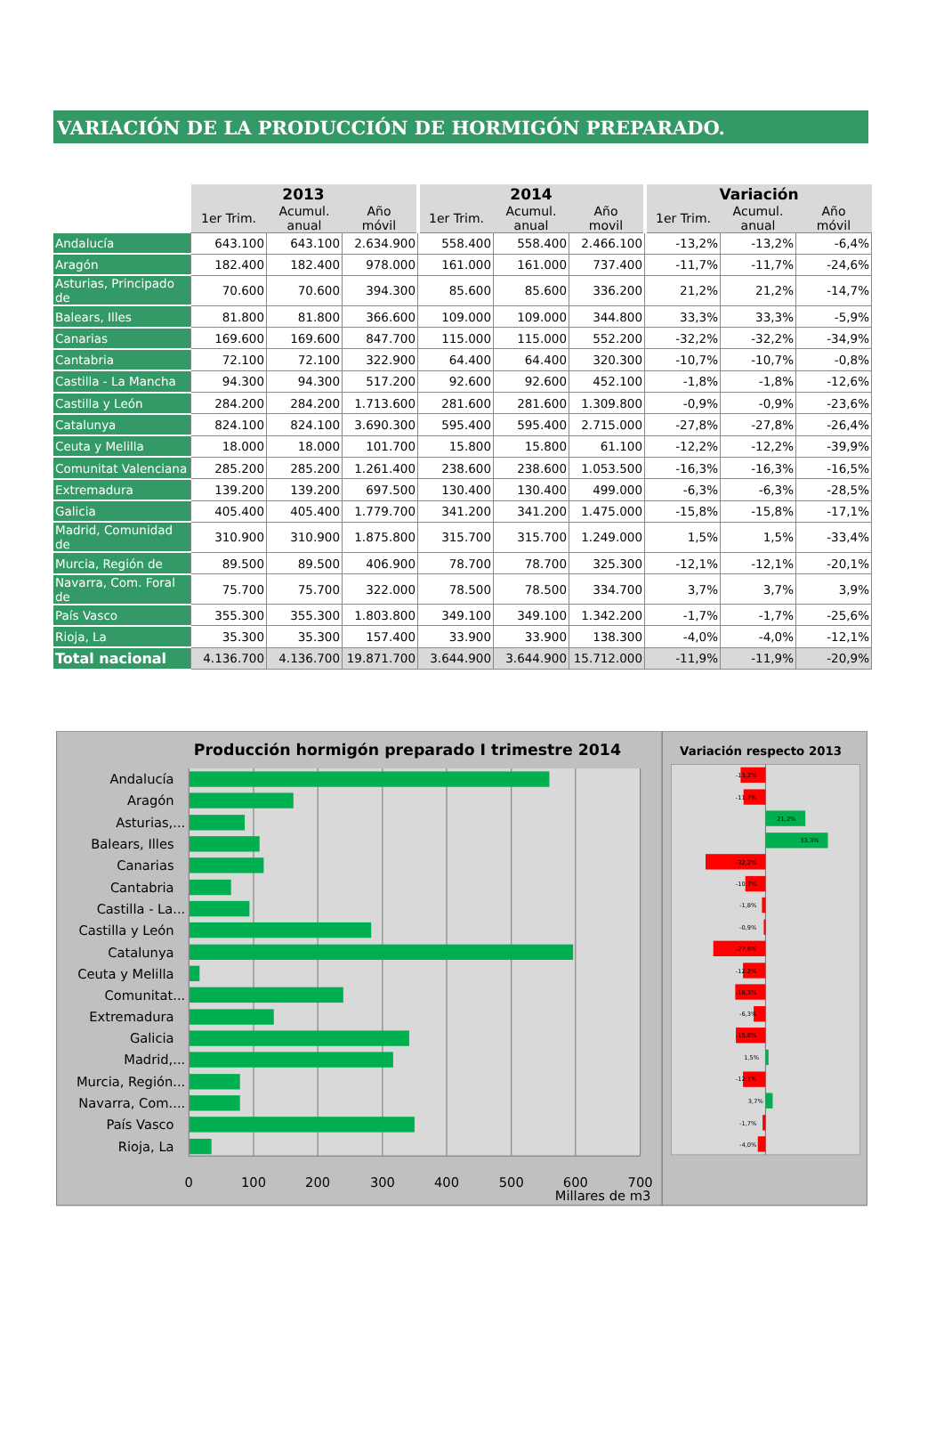VARIACIÓN DE LA PRODUCCIÓN DE HORMIGÓN PREPARADO.
| | 2013 | | | 2014 | | | Variación | | |
| --- | --- | --- | --- | --- | --- | --- | --- | --- | --- |
| | 1er Trim. | Acumul. anual | Año móvil | 1er Trim. | Acumul. anual | Año movil | 1er Trim. | Acumul. anual | Año móvil |
| Andalucía | 643.100 | 643.100 | 2.634.900 | 558.400 | 558.400 | 2.466.100 | -13,2% | -13,2% | -6,4% |
| Aragón | 182.400 | 182.400 | 978.000 | 161.000 | 161.000 | 737.400 | -11,7% | -11,7% | -24,6% |
| Asturias, Principado de | 70.600 | 70.600 | 394.300 | 85.600 | 85.600 | 336.200 | 21,2% | 21,2% | -14,7% |
| Balears, Illes | 81.800 | 81.800 | 366.600 | 109.000 | 109.000 | 344.800 | 33,3% | 33,3% | -5,9% |
| Canarias | 169.600 | 169.600 | 847.700 | 115.000 | 115.000 | 552.200 | -32,2% | -32,2% | -34,9% |
| Cantabria | 72.100 | 72.100 | 322.900 | 64.400 | 64.400 | 320.300 | -10,7% | -10,7% | -0,8% |
| Castilla - La Mancha | 94.300 | 94.300 | 517.200 | 92.600 | 92.600 | 452.100 | -1,8% | -1,8% | -12,6% |
| Castilla y León | 284.200 | 284.200 | 1.713.600 | 281.600 | 281.600 | 1.309.800 | -0,9% | -0,9% | -23,6% |
| Catalunya | 824.100 | 824.100 | 3.690.300 | 595.400 | 595.400 | 2.715.000 | -27,8% | -27,8% | -26,4% |
| Ceuta y Melilla | 18.000 | 18.000 | 101.700 | 15.800 | 15.800 | 61.100 | -12,2% | -12,2% | -39,9% |
| Comunitat Valenciana | 285.200 | 285.200 | 1.261.400 | 238.600 | 238.600 | 1.053.500 | -16,3% | -16,3% | -16,5% |
| Extremadura | 139.200 | 139.200 | 697.500 | 130.400 | 130.400 | 499.000 | -6,3% | -6,3% | -28,5% |
| Galicia | 405.400 | 405.400 | 1.779.700 | 341.200 | 341.200 | 1.475.000 | -15,8% | -15,8% | -17,1% |
| Madrid, Comunidad de | 310.900 | 310.900 | 1.875.800 | 315.700 | 315.700 | 1.249.000 | 1,5% | 1,5% | -33,4% |
| Murcia, Región de | 89.500 | 89.500 | 406.900 | 78.700 | 78.700 | 325.300 | -12,1% | -12,1% | -20,1% |
| Navarra, Com. Foral de | 75.700 | 75.700 | 322.000 | 78.500 | 78.500 | 334.700 | 3,7% | 3,7% | 3,9% |
| País Vasco | 355.300 | 355.300 | 1.803.800 | 349.100 | 349.100 | 1.342.200 | -1,7% | -1,7% | -25,6% |
| Rioja, La | 35.300 | 35.300 | 157.400 | 33.900 | 33.900 | 138.300 | -4,0% | -4,0% | -12,1% |
| Total nacional | 4.136.700 | 4.136.700 | 19.871.700 | 3.644.900 | 3.644.900 | 15.712.000 | -11,9% | -11,9% | -20,9% |
Producción hormigón preparado I trimestre 2014
Variación respecto 2013
Andalucía
Aragón
Asturias,...
Balears, Illes
Canarias
Cantabria
Castilla - La...
Castilla y León
Catalunya
Ceuta y Melilla
Comunitat...
Extremadura
Galicia
Madrid,...
Murcia, Región...
Navarra, Com....
País Vasco
Rioja, La
0
100
200
300
400
500
600
700
Millares de m3
-13,2%
-11,7%
21,2%
33,3%
-32,2%
-10,7%
-1,8%
-0,9%
-27,8%
-12,2%
-16,3%
-6,3%
-15,8%
1,5%
-12,1%
3,7%
-1,7%
-4,0%